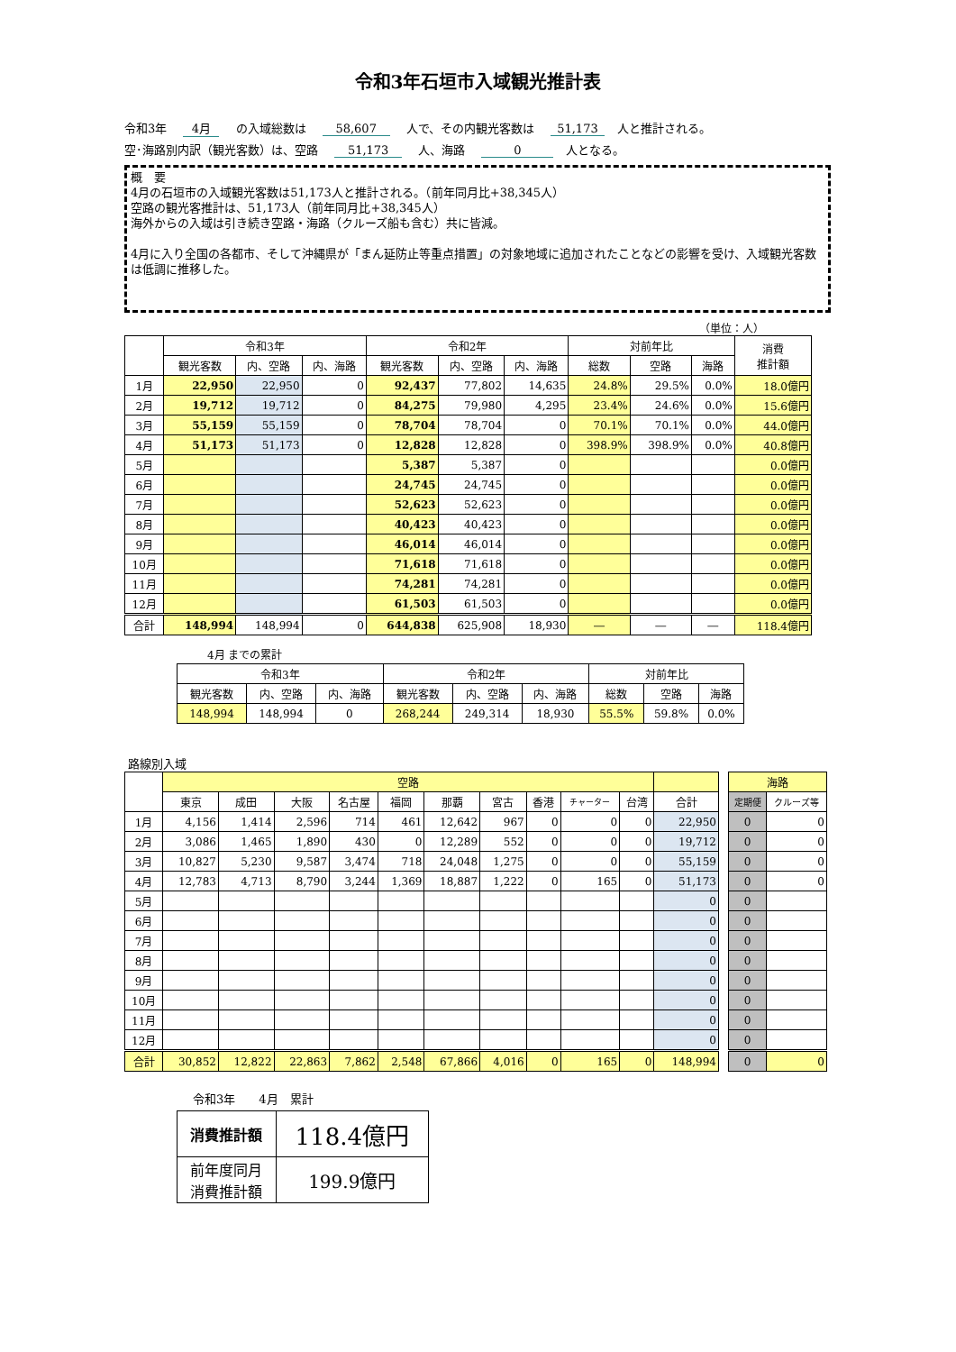令和3年石垣市入域観光推計表
令和3年 4月 の入域総数は 58,607 人で、その内観光客数は 51,173 人と推計される。
空･海路別内訳（観光客数）は、空路 51,173 人、海路 0 人となる。
概　要
4月の石垣市の入域観光客数は51,173人と推計される。（前年同月比+38,345人）
空路の観光客推計は、51,173人（前年同月比+38,345人）
海外からの入域は引き続き空路・海路（クルーズ船も含む）共に皆減。
4月に入り全国の各都市、そして沖縄県が「まん延防止等重点措置」の対象地域に追加されたことなどの影響を受け、入域観光客数は低調に推移した。
（単位：人）
| | 令和3年 | | | 令和2年 | | | 対前年比 | | | 消費 推計額 |
| --- | --- | --- | --- | --- | --- | --- | --- | --- | --- | --- |
| | 観光客数 | 内、空路 | 内、海路 | 観光客数 | 内、空路 | 内、海路 | 総数 | 空路 | 海路 | |
| 1月 | 22,950 | 22,950 | 0 | 92,437 | 77,802 | 14,635 | 24.8% | 29.5% | 0.0% | 18.0億円 |
| 2月 | 19,712 | 19,712 | 0 | 84,275 | 79,980 | 4,295 | 23.4% | 24.6% | 0.0% | 15.6億円 |
| 3月 | 55,159 | 55,159 | 0 | 78,704 | 78,704 | 0 | 70.1% | 70.1% | 0.0% | 44.0億円 |
| 4月 | 51,173 | 51,173 | 0 | 12,828 | 12,828 | 0 | 398.9% | 398.9% | 0.0% | 40.8億円 |
| 5月 | | | | 5,387 | 5,387 | 0 | | | | 0.0億円 |
| 6月 | | | | 24,745 | 24,745 | 0 | | | | 0.0億円 |
| 7月 | | | | 52,623 | 52,623 | 0 | | | | 0.0億円 |
| 8月 | | | | 40,423 | 40,423 | 0 | | | | 0.0億円 |
| 9月 | | | | 46,014 | 46,014 | 0 | | | | 0.0億円 |
| 10月 | | | | 71,618 | 71,618 | 0 | | | | 0.0億円 |
| 11月 | | | | 74,281 | 74,281 | 0 | | | | 0.0億円 |
| 12月 | | | | 61,503 | 61,503 | 0 | | | | 0.0億円 |
| 合計 | 148,994 | 148,994 | 0 | 644,838 | 625,908 | 18,930 | ― | ― | ― | 118.4億円 |
4月 までの累計
| 令和3年 | | | 令和2年 | | | 対前年比 | | |
| --- | --- | --- | --- | --- | --- | --- | --- | --- |
| 観光客数 | 内、空路 | 内、海路 | 観光客数 | 内、空路 | 内、海路 | 総数 | 空路 | 海路 |
| 148,994 | 148,994 | 0 | 268,244 | 249,314 | 18,930 | 55.5% | 59.8% | 0.0% |
路線別入域
| | 空路 | | | | | | | | | | |
| --- | --- | --- | --- | --- | --- | --- | --- | --- | --- | --- | --- |
| | 東京 | 成田 | 大阪 | 名古屋 | 福岡 | 那覇 | 宮古 | 香港 | チャーター | 台湾 | 合計 |
| 1月 | 4,156 | 1,414 | 2,596 | 714 | 461 | 12,642 | 967 | 0 | 0 | 0 | 22,950 |
| 2月 | 3,086 | 1,465 | 1,890 | 430 | 0 | 12,289 | 552 | 0 | 0 | 0 | 19,712 |
| 3月 | 10,827 | 5,230 | 9,587 | 3,474 | 718 | 24,048 | 1,275 | 0 | 0 | 0 | 55,159 |
| 4月 | 12,783 | 4,713 | 8,790 | 3,244 | 1,369 | 18,887 | 1,222 | 0 | 165 | 0 | 51,173 |
| 5月 | | | | | | | | | | | 0 |
| 6月 | | | | | | | | | | | 0 |
| 7月 | | | | | | | | | | | 0 |
| 8月 | | | | | | | | | | | 0 |
| 9月 | | | | | | | | | | | 0 |
| 10月 | | | | | | | | | | | 0 |
| 11月 | | | | | | | | | | | 0 |
| 12月 | | | | | | | | | | | 0 |
| 合計 | 30,852 | 12,822 | 22,863 | 7,862 | 2,548 | 67,866 | 4,016 | 0 | 165 | 0 | 148,994 |
| 海路 | |
| --- | --- |
| 定期便 | クルーズ等 |
| 0 | 0 |
| 0 | 0 |
| 0 | 0 |
| 0 | 0 |
| 0 | |
| 0 | |
| 0 | |
| 0 | |
| 0 | |
| 0 | |
| 0 | |
| 0 | |
| 0 | 0 |
令和3年　　4月　累計
| 消費推計額 | 118.4億円 |
| 前年度同月 消費推計額 | 199.9億円 |